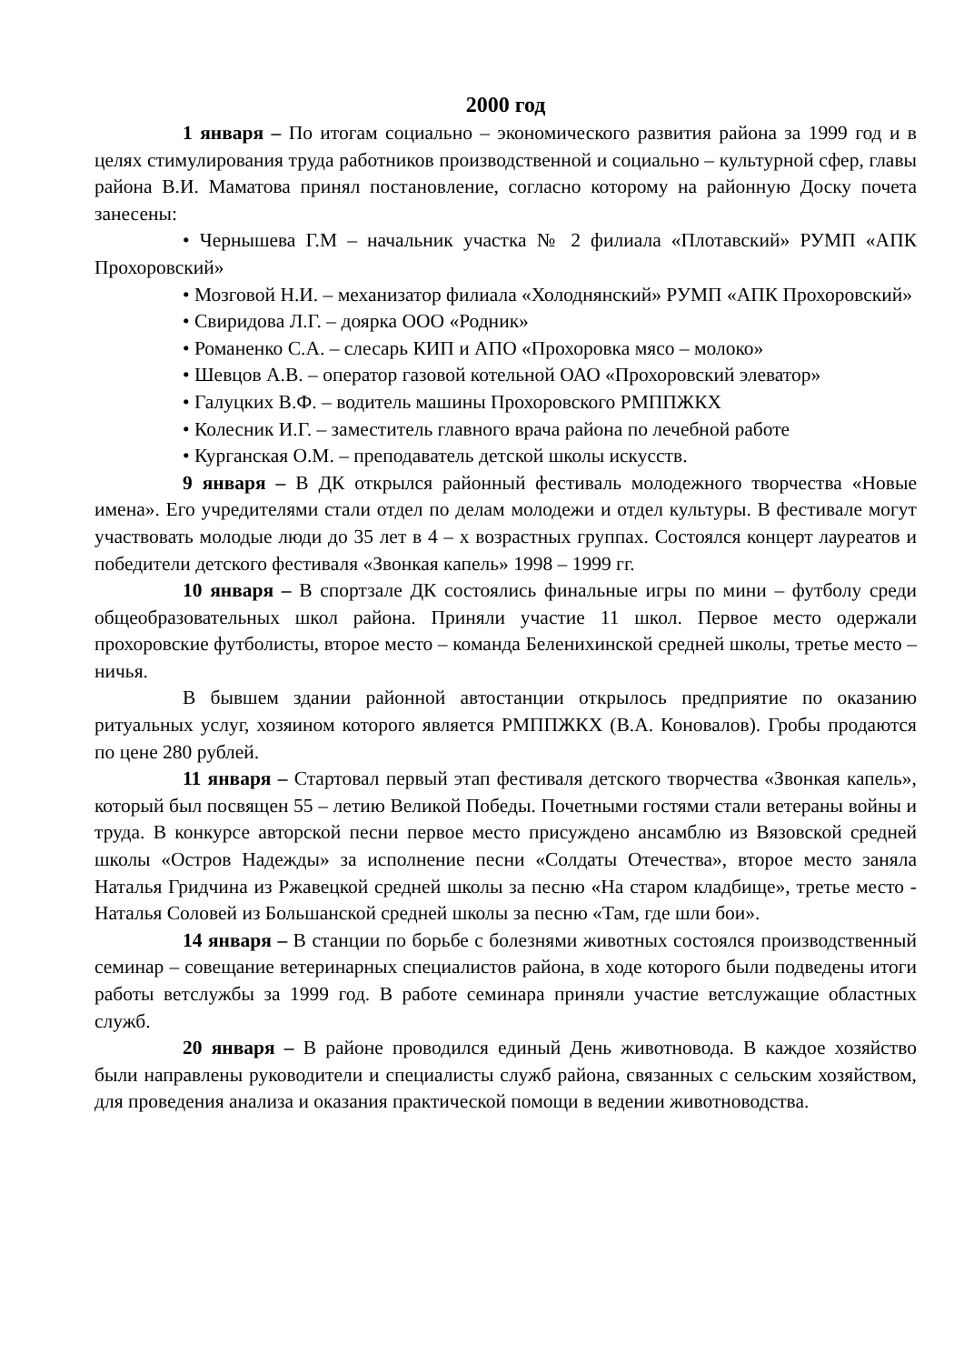2000 год
1 января – По итогам социально – экономического развития района за 1999 год и в целях стимулирования труда работников производственной и социально – культурной сфер, главы района В.И. Маматова принял постановление, согласно которому на районную Доску почета занесены:
• Чернышева Г.М – начальник участка № 2 филиала «Плотавский» РУМП «АПК Прохоровский»
• Мозговой Н.И. – механизатор филиала «Холоднянский» РУМП «АПК Прохоровский»
• Свиридова Л.Г. – доярка ООО «Родник»
• Романенко С.А. – слесарь КИП и АПО «Прохоровка мясо – молоко»
• Шевцов А.В. – оператор газовой котельной ОАО «Прохоровский элеватор»
• Галуцких В.Ф. – водитель машины Прохоровского РМППЖКХ
• Колесник И.Г. – заместитель главного врача района по лечебной работе
• Курганская О.М. – преподаватель детской школы искусств.
9 января – В ДК открылся районный фестиваль молодежного творчества «Новые имена». Его учредителями стали отдел по делам молодежи и отдел культуры. В фестивале могут участвовать молодые люди до 35 лет в 4 – х возрастных группах. Состоялся концерт лауреатов и победители детского фестиваля «Звонкая капель» 1998 – 1999 гг.
10 января – В спортзале ДК состоялись финальные игры по мини – футболу среди общеобразовательных школ района. Приняли участие 11 школ. Первое место одержали прохоровские футболисты, второе место – команда Беленихинской средней школы, третье место – ничья.
В бывшем здании районной автостанции открылось предприятие по оказанию ритуальных услуг, хозяином которого является РМППЖКХ (В.А. Коновалов). Гробы продаются по цене 280 рублей.
11 января – Стартовал первый этап фестиваля детского творчества «Звонкая капель», который был посвящен 55 – летию Великой Победы. Почетными гостями стали ветераны войны и труда. В конкурсе авторской песни первое место присуждено ансамблю из Вязовской средней школы «Остров Надежды» за исполнение песни «Солдаты Отечества», второе место заняла Наталья Гридчина из Ржавецкой средней школы за песню «На старом кладбище», третье место - Наталья Соловей из Большанской средней школы за песню «Там, где шли бои».
14 января – В станции по борьбе с болезнями животных состоялся производственный семинар – совещание ветеринарных специалистов района, в ходе которого были подведены итоги работы ветслужбы за 1999 год. В работе семинара приняли участие ветслужащие областных служб.
20 января – В районе проводился единый День животновода. В каждое хозяйство были направлены руководители и специалисты служб района, связанных с сельским хозяйством, для проведения анализа и оказания практической помощи в ведении животноводства.